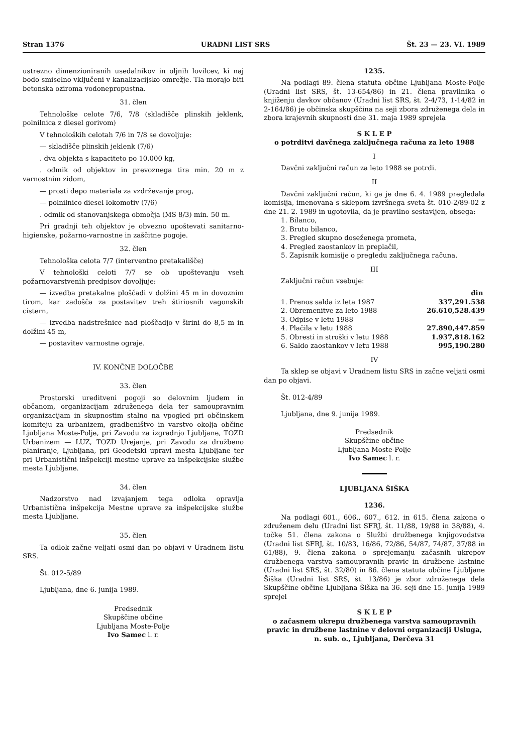Stran 1376 URADNI LIST SRS Št. 23 — 23. VI. 1989
ustrezno dimenzioniranih usedalnikov in oljnih lovilcev, ki naj bodo smiselno vključeni v kanalizacijsko omrežje. Tla morajo biti betonska oziroma vodonepropustna.
31. člen
Tehnološke celote 7/6, 7/8 (skladišče plinskih jeklenk, polnilnica z diesel gorivom)
V tehnoloških celotah 7/6 in 7/8 se dovoljuje:
— skladišče plinskih jeklenk (7/6)
. dva objekta s kapaciteto po 10.000 kg,
. odmik od objektov in prevoznega tira min. 20 m z varnostnim zidom,
— prosti depo materiala za vzdrževanje prog,
— polnilnico diesel lokomotiv (7/6)
. odmik od stanovanjskega območja (MS 8/3) min. 50 m.
Pri gradnji teh objektov je obvezno upoštevati sanitarno-higienske, požarno-varnostne in zaščitne pogoje.
32. člen
Tehnološka celota 7/7 (interventno pretakališče)
V tehnološki celoti 7/7 se ob upoštevanju vseh požarnovarstvenih predpisov dovoljuje:
— izvedba pretakalne ploščadi v dolžini 45 m in dovoznim tirom, kar zadošča za postavitev treh štiriosnih vagonskih cistern,
— izvedba nadstrešnice nad ploščadjo v širini do 8,5 m in dolžini 45 m,
— postavitev varnostne ograje.
IV. KONČNE DOLOČBE
33. člen
Prostorski ureditveni pogoji so delovnim ljudem in občanom, organizacijam združenega dela ter samoupravnim organizacijam in skupnostim stalno na vpogled pri občinskem komiteju za urbanizem, gradbeništvo in varstvo okolja občine Ljubljana Moste-Polje, pri Zavodu za izgradnjo Ljubljane, TOZD Urbanizem — LUZ, TOZD Urejanje, pri Zavodu za družbeno planiranje, Ljubljana, pri Geodetski upravi mesta Ljubljane ter pri Urbanistični inšpekciji mestne uprave za inšpekcijske službe mesta Ljubljane.
34. člen
Nadzorstvo nad izvajanjem tega odloka opravlja Urbanistična inšpekcija Mestne uprave za inšpekcijske službe mesta Ljubljane.
35. člen
Ta odlok začne veljati osmi dan po objavi v Uradnem listu SRS.
Št. 012-5/89
Ljubljana, dne 6. junija 1989.
Predsednik
Skupščine občine
Ljubljana Moste-Polje
Ivo Samec l. r.
1235.
Na podlagi 89. člena statuta občine Ljubljana Moste-Polje (Uradni list SRS, št. 13-654/86) in 21. člena pravilnika o knjiženju davkov občanov (Uradni list SRS, št. 2-4/73, 1-14/82 in 2-164/86) je občinska skupščina na seji zbora združenega dela in zbora krajevnih skupnosti dne 31. maja 1989 sprejela
S K L E P
o potrditvi davčnega zaključnega računa za leto 1988
I
Davčni zaključni račun za leto 1988 se potrdi.
II
Davčni zaključni račun, ki ga je dne 6. 4. 1989 pregledala komisija, imenovana s sklepom izvršnega sveta št. 010-2/89-02 z dne 21. 2. 1989 in ugotovila, da je pravilno sestavljen, obsega:
1. Bilanco,
2. Bruto bilanco,
3. Pregled skupno doseženega prometa,
4. Pregled zaostankov in preplačil,
5. Zapisnik komisije o pregledu zaključnega računa.
III
Zaključni račun vsebuje:
| | din |
| 1. Prenos salda iz leta 1987 | 337,291.538 |
| 2. Obremenitve za leto 1988 | 26.610,528.439 |
| 3. Odpise v letu 1988 | — |
| 4. Plačila v letu 1988 | 27.890,447.859 |
| 5. Obresti in stroški v letu 1988 | 1.937,818.162 |
| 6. Saldo zaostankov v letu 1988 | 995,190.280 |
IV
Ta sklep se objavi v Uradnem listu SRS in začne veljati osmi dan po objavi.
Št. 012-4/89
Ljubljana, dne 9. junija 1989.
Predsednik
Skupščine občine
Ljubljana Moste-Polje
Ivo Samec l. r.
LJUBLJANA ŠIŠKA
1236.
Na podlagi 601., 606., 607., 612. in 615. člena zakona o združenem delu (Uradni list SFRJ, št. 11/88, 19/88 in 38/88), 4. točke 51. člena zakona o Službi družbenega knjigovodstva (Uradni list SFRJ, št. 10/83, 16/86, 72/86, 54/87, 74/87, 37/88 in 61/88), 9. člena zakona o sprejemanju začasnih ukrepov družbenega varstva samoupravnih pravic in družbene lastnine (Uradni list SRS, št. 32/80) in 86. člena statuta občine Ljubljane Šiška (Uradni list SRS, št. 13/86) je zbor združenega dela Skupščine občine Ljubljana Šiška na 36. seji dne 15. junija 1989 sprejel
S K L E P
o začasnem ukrepu družbenega varstva samoupravnih pravic in družbene lastnine v delovni organizaciji Usluga, n. sub. o., Ljubljana, Derčeva 31